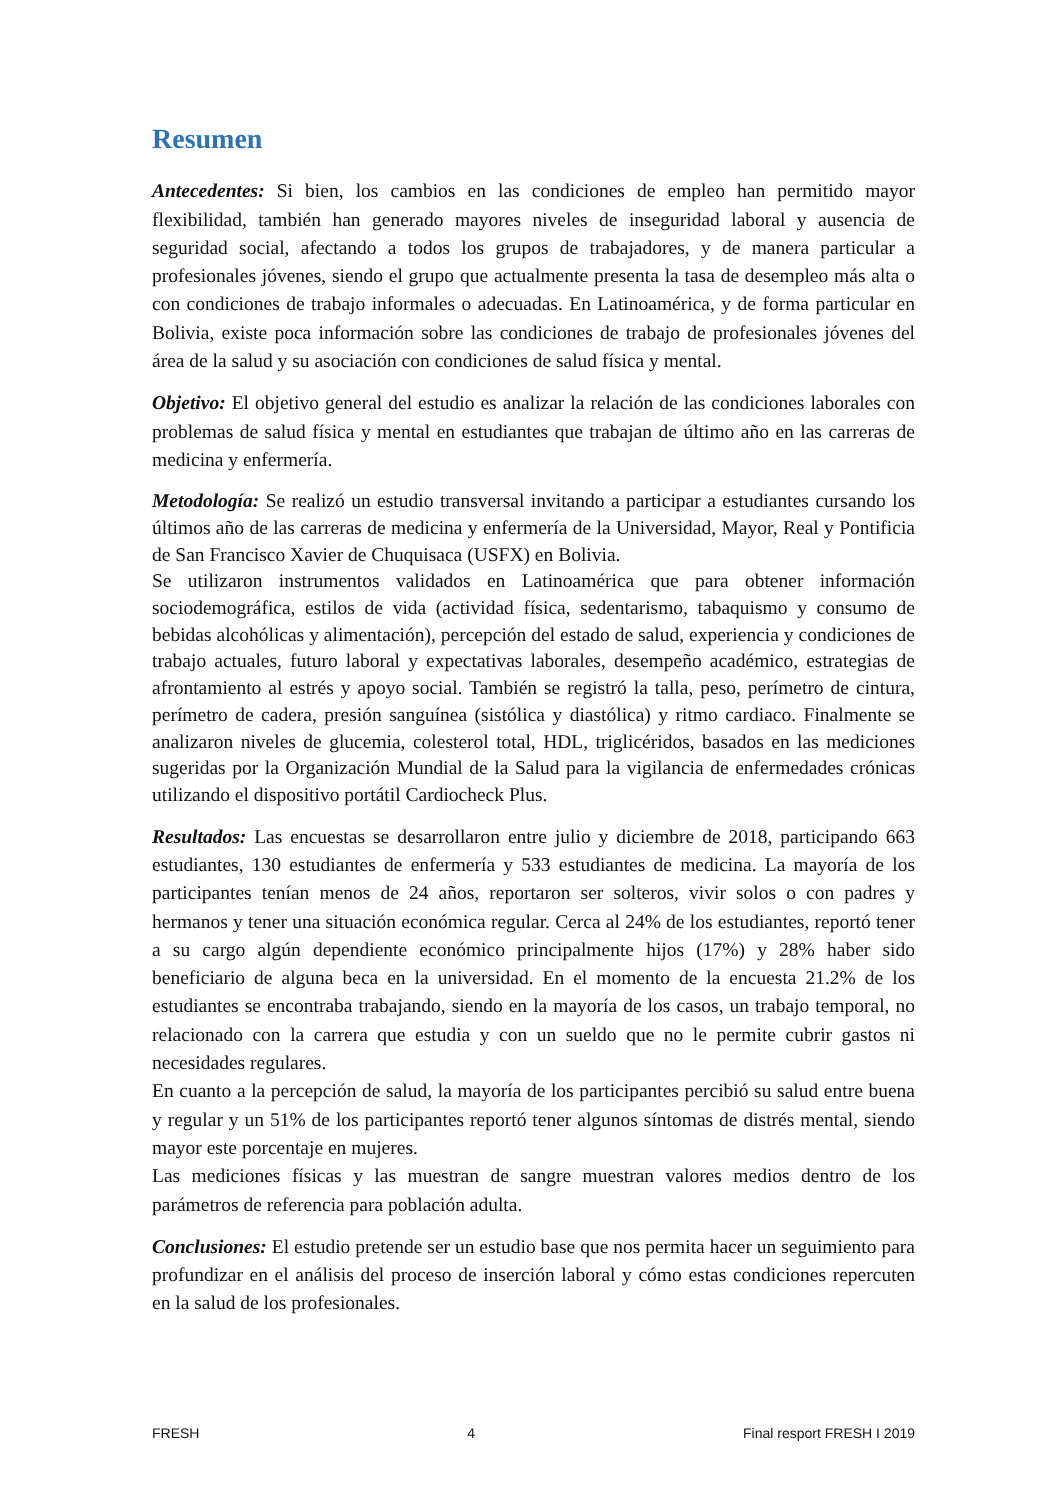Resumen
Antecedentes: Si bien, los cambios en las condiciones de empleo han permitido mayor flexibilidad, también han generado mayores niveles de inseguridad laboral y ausencia de seguridad social, afectando a todos los grupos de trabajadores, y de manera particular a profesionales jóvenes, siendo el grupo que actualmente presenta la tasa de desempleo más alta o con condiciones de trabajo informales o adecuadas. En Latinoamérica, y de forma particular en Bolivia, existe poca información sobre las condiciones de trabajo de profesionales jóvenes del área de la salud y su asociación con condiciones de salud física y mental.
Objetivo: El objetivo general del estudio es analizar la relación de las condiciones laborales con problemas de salud física y mental en estudiantes que trabajan de último año en las carreras de medicina y enfermería.
Metodología: Se realizó un estudio transversal invitando a participar a estudiantes cursando los últimos año de las carreras de medicina y enfermería de la Universidad, Mayor, Real y Pontificia de San Francisco Xavier de Chuquisaca (USFX) en Bolivia.
Se utilizaron instrumentos validados en Latinoamérica que para obtener información sociodemográfica, estilos de vida (actividad física, sedentarismo, tabaquismo y consumo de bebidas alcohólicas y alimentación), percepción del estado de salud, experiencia y condiciones de trabajo actuales, futuro laboral y expectativas laborales, desempeño académico, estrategias de afrontamiento al estrés y apoyo social. También se registró la talla, peso, perímetro de cintura, perímetro de cadera, presión sanguínea (sistólica y diastólica) y ritmo cardiaco. Finalmente se analizaron niveles de glucemia, colesterol total, HDL, triglicéridos, basados en las mediciones sugeridas por la Organización Mundial de la Salud para la vigilancia de enfermedades crónicas utilizando el dispositivo portátil Cardiocheck Plus.
Resultados: Las encuestas se desarrollaron entre julio y diciembre de 2018, participando 663 estudiantes, 130 estudiantes de enfermería y 533 estudiantes de medicina. La mayoría de los participantes tenían menos de 24 años, reportaron ser solteros, vivir solos o con padres y hermanos y tener una situación económica regular. Cerca al 24% de los estudiantes, reportó tener a su cargo algún dependiente económico principalmente hijos (17%) y 28% haber sido beneficiario de alguna beca en la universidad. En el momento de la encuesta 21.2% de los estudiantes se encontraba trabajando, siendo en la mayoría de los casos, un trabajo temporal, no relacionado con la carrera que estudia y con un sueldo que no le permite cubrir gastos ni necesidades regulares.
En cuanto a la percepción de salud, la mayoría de los participantes percibió su salud entre buena y regular y un 51% de los participantes reportó tener algunos síntomas de distrés mental, siendo mayor este porcentaje en mujeres.
Las mediciones físicas y las muestran de sangre muestran valores medios dentro de los parámetros de referencia para población adulta.
Conclusiones: El estudio pretende ser un estudio base que nos permita hacer un seguimiento para profundizar en el análisis del proceso de inserción laboral y cómo estas condiciones repercuten en la salud de los profesionales.
FRESH 4 Final resport FRESH I 2019